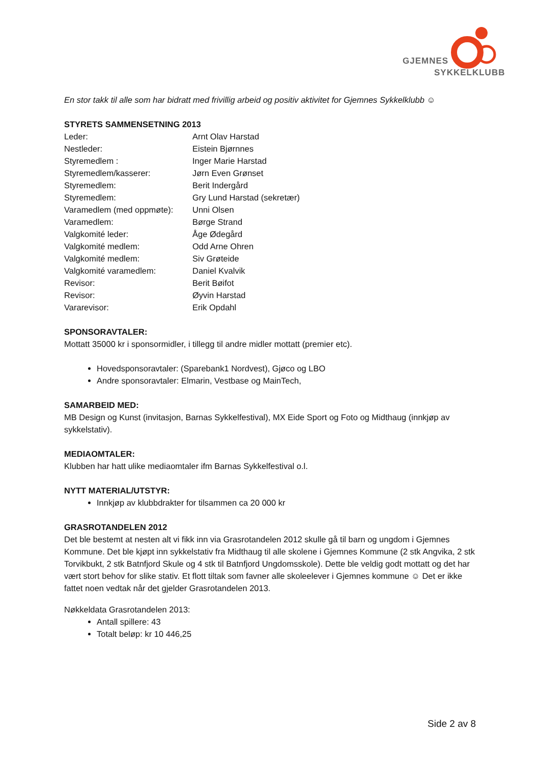GJEMNES
SYKKELKLUBB
En stor takk til alle som har bidratt med frivillig arbeid og positiv aktivitet for Gjemnes Sykkelklubb ☺
STYRETS SAMMENSETNING 2013
| Leder: | Arnt Olav Harstad |
| Nestleder: | Eistein Bjørnnes |
| Styremedlem : | Inger Marie Harstad |
| Styremedlem/kasserer: | Jørn Even Grønset |
| Styremedlem: | Berit Indergård |
| Styremedlem: | Gry Lund Harstad (sekretær) |
| Varamedlem (med oppmøte): | Unni Olsen |
| Varamedlem: | Børge Strand |
| Valgkomité leder: | Åge Ødegård |
| Valgkomité medlem: | Odd Arne Ohren |
| Valgkomité medlem: | Siv Grøteide |
| Valgkomité varamedlem: | Daniel Kvalvik |
| Revisor: | Berit Bøifot |
| Revisor: | Øyvin Harstad |
| Vararevisor: | Erik Opdahl |
SPONSORAVTALER:
Mottatt 35000 kr i sponsormidler, i tillegg til andre midler mottatt (premier etc).
Hovedsponsoravtaler: (Sparebank1 Nordvest), Gjøco og LBO
Andre sponsoravtaler: Elmarin, Vestbase og MainTech,
SAMARBEID MED:
MB Design og Kunst (invitasjon, Barnas Sykkelfestival), MX Eide Sport og Foto og Midthaug (innkjøp av sykkelstativ).
MEDIAOMTALER:
Klubben har hatt ulike mediaomtaler ifm Barnas Sykkelfestival o.l.
NYTT MATERIAL/UTSTYR:
Innkjøp av klubbdrakter for tilsammen ca 20 000 kr
GRASROTANDELEN 2012
Det ble bestemt at nesten alt vi fikk inn via Grasrotandelen 2012 skulle gå til barn og ungdom i Gjemnes Kommune. Det ble kjøpt inn sykkelstativ fra Midthaug til alle skolene i Gjemnes Kommune (2 stk Angvika, 2 stk Torvikbukt, 2 stk Batnfjord Skule og 4 stk til Batnfjord Ungdomsskole). Dette ble veldig godt mottatt og det har vært stort behov for slike stativ. Et flott tiltak som favner alle skoleelever i Gjemnes kommune ☺ Det er ikke fattet noen vedtak når det gjelder Grasrotandelen 2013.
Nøkkeldata Grasrotandelen 2013:
Antall spillere: 43
Totalt beløp: kr 10 446,25
Side 2 av 8